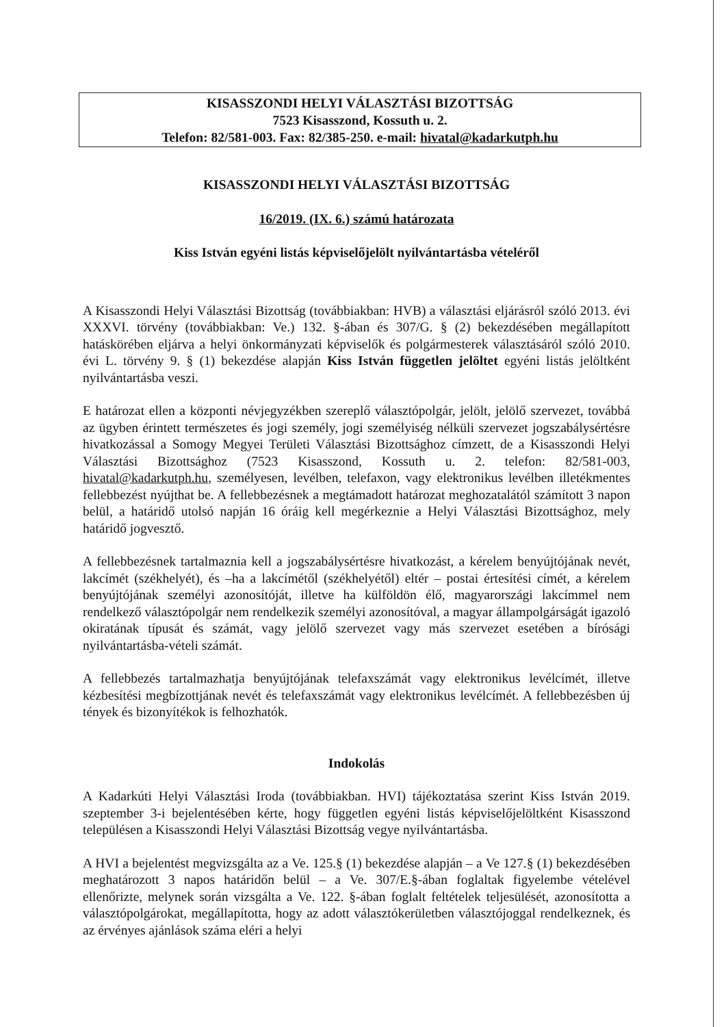KISASSZONDI HELYI VÁLASZTÁSI BIZOTTSÁG
7523 Kisasszond, Kossuth u. 2.
Telefon: 82/581-003. Fax: 82/385-250. e-mail: hivatal@kadarkutph.hu
KISASSZONDI HELYI VÁLASZTÁSI BIZOTTSÁG
16/2019. (IX. 6.) számú határozata
Kiss István egyéni listás képviselőjelölt nyilvántartásba vételéről
A Kisasszondi Helyi Választási Bizottság (továbbiakban: HVB) a választási eljárásról szóló 2013. évi XXXVI. törvény (továbbiakban: Ve.) 132. §-ában és 307/G. § (2) bekezdésében megállapított hatáskörében eljárva a helyi önkormányzati képviselők és polgármesterek választásáról szóló 2010. évi L. törvény 9. § (1) bekezdése alapján Kiss István független jelöltet egyéni listás jelöltként nyilvántartásba veszi.
E határozat ellen a központi névjegyzékben szereplő választópolgár, jelölt, jelölő szervezet, továbbá az ügyben érintett természetes és jogi személy, jogi személyiség nélküli szervezet jogszabálysértésre hivatkozással a Somogy Megyei Területi Választási Bizottsághoz címzett, de a Kisasszondi Helyi Választási Bizottsághoz (7523 Kisasszond, Kossuth u. 2. telefon: 82/581-003, hivatal@kadarkutph.hu, személyesen, levélben, telefaxon, vagy elektronikus levélben illetékmentes fellebbezést nyújthat be. A fellebbezésnek a megtámadott határozat meghozatalától számított 3 napon belül, a határidő utolsó napján 16 óráig kell megérkeznie a Helyi Választási Bizottsághoz, mely határidő jogvesztő.
A fellebbezésnek tartalmaznia kell a jogszabálysértésre hivatkozást, a kérelem benyújtójának nevét, lakcímét (székhelyét), és –ha a lakcímétől (székhelyétől) eltér – postai értesítési címét, a kérelem benyújtójának személyi azonosítóját, illetve ha külföldön élő, magyarországi lakcímmel nem rendelkező választópolgár nem rendelkezik személyi azonosítóval, a magyar állampolgárságát igazoló okiratának típusát és számát, vagy jelölő szervezet vagy más szervezet esetében a bírósági nyilvántartásba-vételi számát.
A fellebbezés tartalmazhatja benyújtójának telefaxszámát vagy elektronikus levélcímét, illetve kézbesítési megbízottjának nevét és telefaxszámát vagy elektronikus levélcímét. A fellebbezésben új tények és bizonyítékok is felhozhatók.
Indokolás
A Kadarkúti Helyi Választási Iroda (továbbiakban. HVI) tájékoztatása szerint Kiss István 2019. szeptember 3-i bejelentésében kérte, hogy független egyéni listás képviselőjelöltként Kisasszond településen a Kisasszondi Helyi Választási Bizottság vegye nyilvántartásba.
A HVI a bejelentést megvizsgálta az a Ve. 125.§ (1) bekezdése alapján – a Ve 127.§ (1) bekezdésében meghatározott 3 napos határidőn belül – a Ve. 307/E.§-ában foglaltak figyelembe vételével ellenőrizte, melynek során vizsgálta a Ve. 122. §-ában foglalt feltételek teljesülését, azonosította a választópolgárokat, megállapította, hogy az adott választókerületben választójoggal rendelkeznek, és az érvényes ajánlások száma eléri a helyi